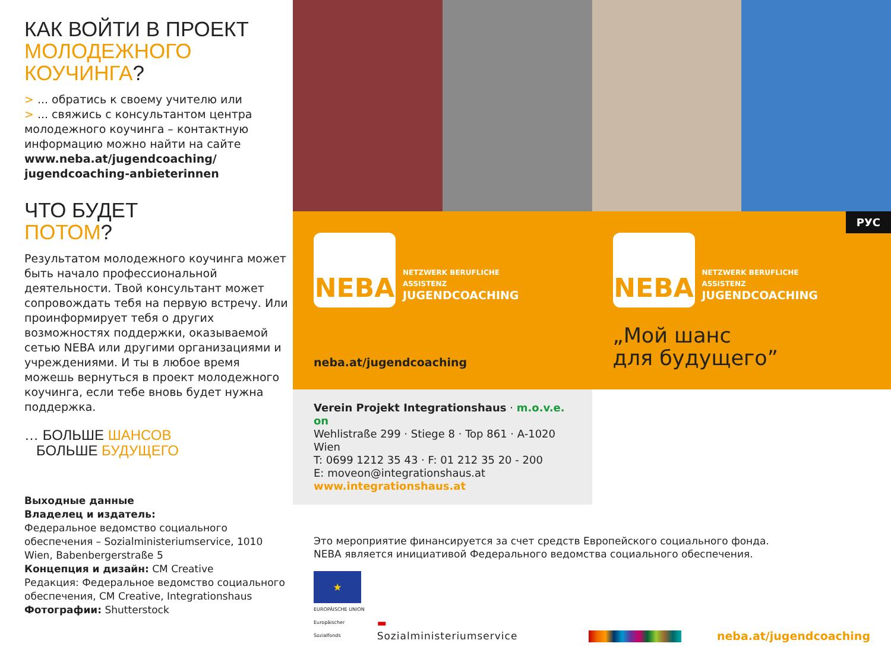КАК ВОЙТИ В ПРОЕКТ
МОЛОДЕЖНОГО
КОУЧИНГА?
> ... обратись к своему учителю или
> ... свяжись с консультантом центра молодежного коучинга – контактную информацию можно найти на сайте www.neba.at/jugendcoaching/ jugendcoaching-anbieterinnen
ЧТО БУДЕТ
ПОТОМ?
Результатом молодежного коучинга может быть начало профессиональной деятельности. Твой консультант может сопровождать тебя на первую встречу. Или проинформирует тебя о других возможностях поддержки, оказываемой сетью NEBA или другими организациями и учреждениями. И ты в любое время можешь вернуться в проект молодежного коучинга, если тебе вновь будет нужна поддержка.
… БОЛЬШЕ ШАНСОВ
БОЛЬШЕ БУДУЩЕГО
Выходные данные
Владелец и издатель:
Федеральное ведомство социального обеспечения – Sozialministeriumservice, 1010 Wien, Babenbergerstraße 5
Концепция и дизайн: CM Creative
Редакция: Федеральное ведомство социального обеспечения, CM Creative, Integrationshaus
Фотографии: Shutterstock
РУС
NEBA
NETZWERK BERUFLICHE
ASSISTENZ
JUGENDCOACHING
neba.at/jugendcoaching
NEBA
NETZWERK BERUFLICHE
ASSISTENZ
JUGENDCOACHING
„Мой шанс
для будущего”
Verein Projekt Integrationshaus · m.o.v.e. on
Wehlistraße 299 · Stiege 8 · Top 861 · A-1020 Wien
T: 0699 1212 35 43 · F: 01 212 35 20 - 200
E: moveon@integrationshaus.at
www.integrationshaus.at
Это мероприятие финансируется за счет средств Европейского социального фонда.
NEBA является инициативой Федерального ведомства социального обеспечения.
★
EUROPÄISCHE UNION
Europäischer Sozialfonds
▬ Sozialministeriumservice
neba.at/jugendcoaching